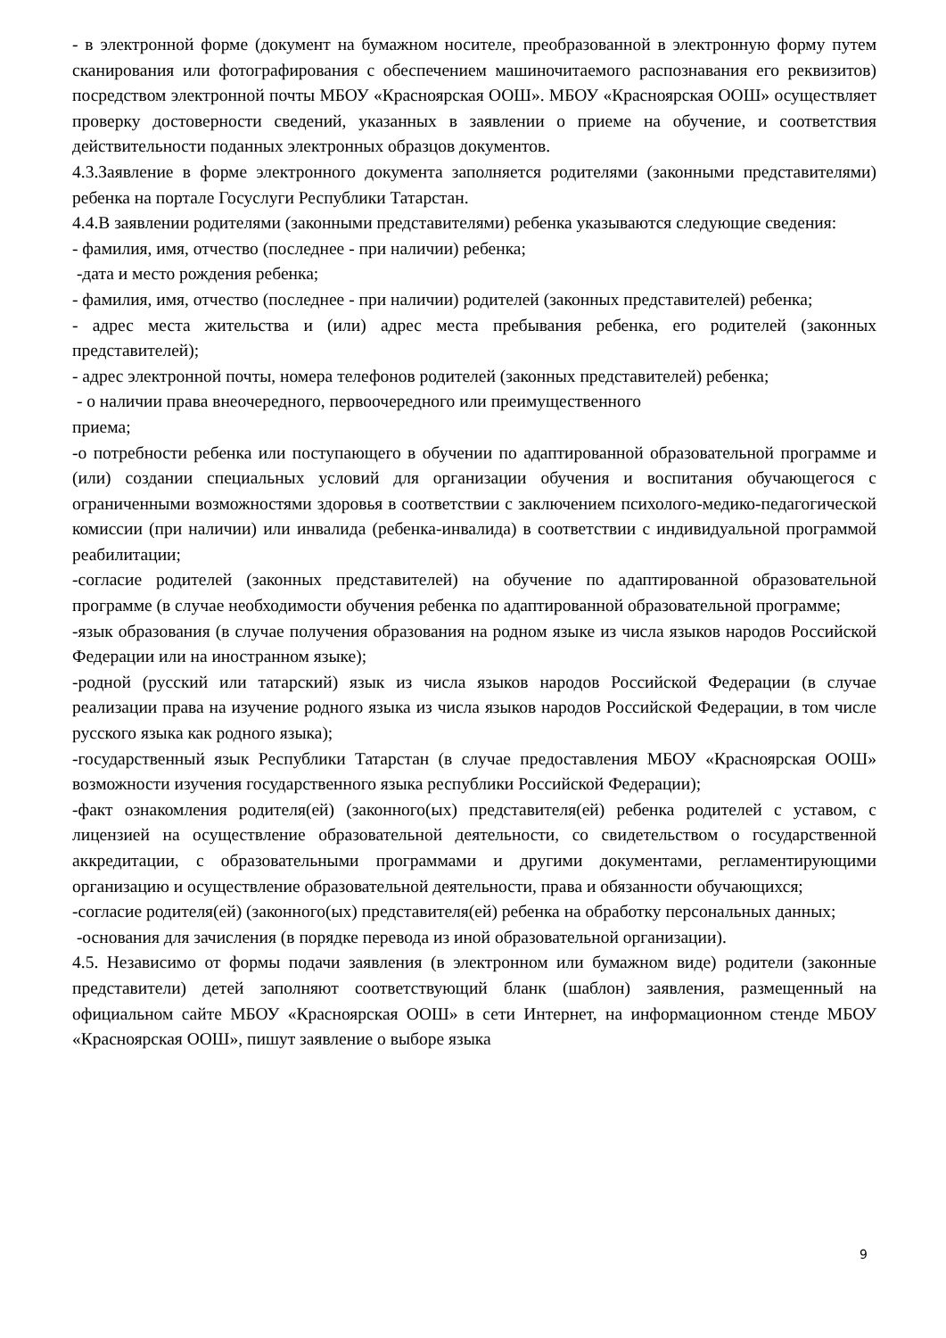- в электронной форме (документ на бумажном носителе, преобразованной в электронную форму путем сканирования или фотографирования с обеспечением машиночитаемого распознавания его реквизитов) посредством электронной почты МБОУ «Красноярская ООШ». МБОУ «Красноярская ООШ» осуществляет проверку достоверности сведений, указанных в заявлении о приеме на обучение, и соответствия действительности поданных электронных образцов документов.
4.3.Заявление в форме электронного документа заполняется родителями (законными представителями) ребенка на портале Госуслуги Республики Татарстан.
4.4.В заявлении родителями (законными представителями) ребенка указываются следующие сведения:
- фамилия, имя, отчество (последнее - при наличии) ребенка;
-дата и место рождения ребенка;
- фамилия, имя, отчество (последнее - при наличии) родителей (законных представителей) ребенка;
- адрес места жительства и (или) адрес места пребывания ребенка, его родителей (законных представителей);
- адрес электронной почты, номера телефонов родителей (законных представителей) ребенка;
- о наличии права внеочередного, первоочередного или преимущественного
приема;
-о потребности ребенка или поступающего в обучении по адаптированной образовательной программе и (или) создании специальных условий для организации обучения и воспитания обучающегося с ограниченными возможностями здоровья в соответствии с заключением психолого-медико-педагогической комиссии (при наличии) или инвалида (ребенка-инвалида) в соответствии с индивидуальной программой реабилитации;
-согласие родителей (законных представителей) на обучение по адаптированной образовательной программе (в случае необходимости обучения ребенка по адаптированной образовательной программе;
-язык образования (в случае получения образования на родном языке из числа языков народов Российской Федерации или на иностранном языке);
-родной (русский или татарский) язык из числа языков народов Российской Федерации (в случае реализации права на изучение родного языка из числа языков народов Российской Федерации, в том числе русского языка как родного языка);
-государственный язык Республики Татарстан (в случае предоставления МБОУ «Красноярская ООШ» возможности изучения государственного языка республики Российской Федерации);
-факт ознакомления родителя(ей) (законного(ых) представителя(ей) ребенка родителей с уставом, с лицензией на осуществление образовательной деятельности, со свидетельством о государственной аккредитации, с образовательными программами и другими документами, регламентирующими организацию и осуществление образовательной деятельности, права и обязанности обучающихся;
-согласие родителя(ей) (законного(ых) представителя(ей) ребенка на обработку персональных данных;
-основания для зачисления (в порядке перевода из иной образовательной организации).
4.5. Независимо от формы подачи заявления (в электронном или бумажном виде) родители (законные представители) детей заполняют соответствующий бланк (шаблон) заявления, размещенный на официальном сайте МБОУ «Красноярская ООШ» в сети Интернет, на информационном стенде МБОУ «Красноярская ООШ», пишут заявление о выборе языка
9